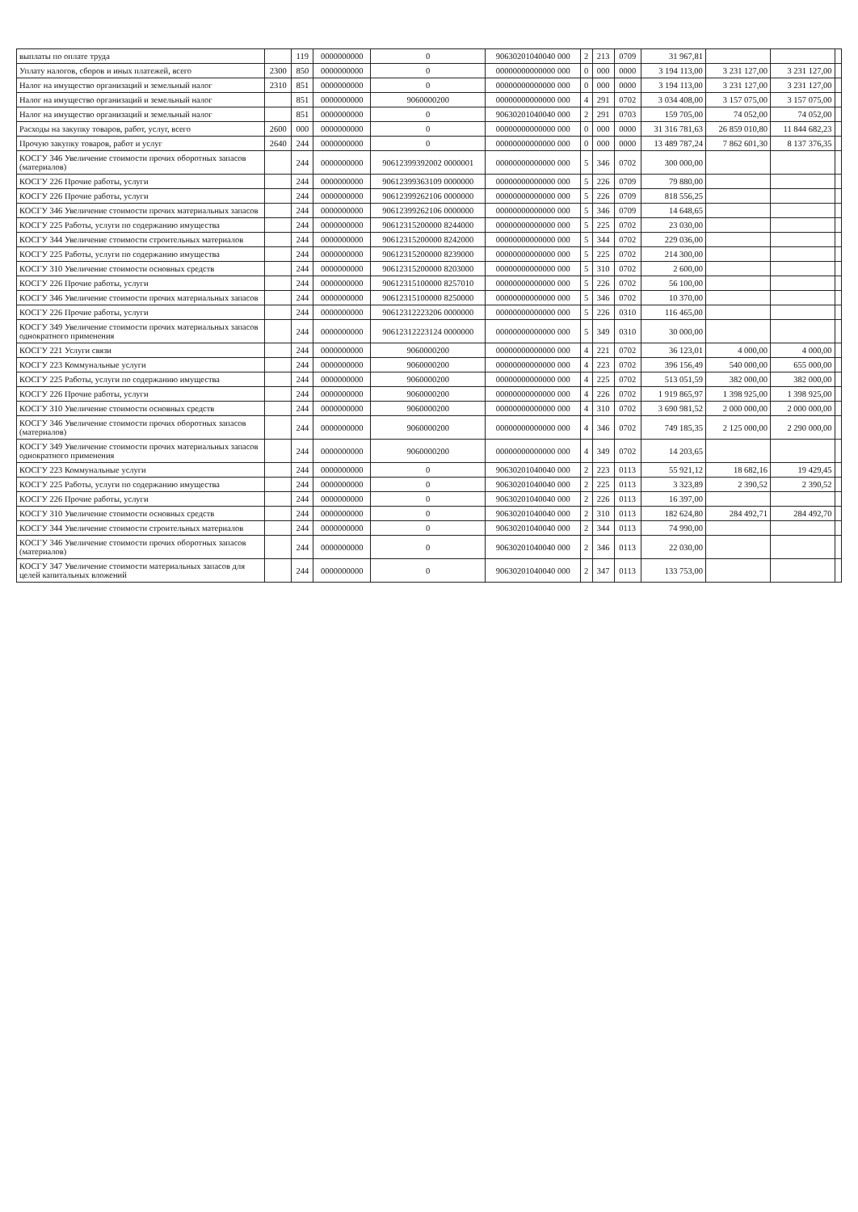| выплаты по оплате труда | | 119 | 0000000000 | 0 | 90630201040040 000 | 2 | 213 | 0709 | 31 967,81 | | | |
| Уплату налогов, сборов и иных платежей, всего | 2300 | 850 | 0000000000 | 0 | 00000000000000 000 | 0 | 000 | 0000 | 3 194 113,00 | 3 231 127,00 | 3 231 127,00 | |
| Налог на имущество организаций и земельный налог | 2310 | 851 | 0000000000 | 0 | 00000000000000 000 | 0 | 000 | 0000 | 3 194 113,00 | 3 231 127,00 | 3 231 127,00 | |
| Налог на имущество организаций и земельный налог | | 851 | 0000000000 | 9060000200 | 00000000000000 000 | 4 | 291 | 0702 | 3 034 408,00 | 3 157 075,00 | 3 157 075,00 | |
| Налог на имущество организаций и земельный налог | | 851 | 0000000000 | 0 | 90630201040040 000 | 2 | 291 | 0703 | 159 705,00 | 74 052,00 | 74 052,00 | |
| Расходы на закупку товаров, работ, услуг, всего | 2600 | 000 | 0000000000 | 0 | 00000000000000 000 | 0 | 000 | 0000 | 31 316 781,63 | 26 859 010,80 | 11 844 682,23 | |
| Прочую закупку товаров, работ и услуг | 2640 | 244 | 0000000000 | 0 | 00000000000000 000 | 0 | 000 | 0000 | 13 489 787,24 | 7 862 601,30 | 8 137 376,35 | |
| КОСГУ 346 Увеличение стоимости прочих оборотных запасов (материалов) | | 244 | 0000000000 | 90612399392002 0000001 | 00000000000000 000 | 5 | 346 | 0702 | 300 000,00 | | | |
| КОСГУ 226 Прочие работы, услуги | | 244 | 0000000000 | 90612399363109 0000000 | 00000000000000 000 | 5 | 226 | 0709 | 79 880,00 | | | |
| КОСГУ 226 Прочие работы, услуги | | 244 | 0000000000 | 90612399262106 0000000 | 00000000000000 000 | 5 | 226 | 0709 | 818 556,25 | | | |
| КОСГУ 346 Увеличение стоимости прочих материальных запасов | | 244 | 0000000000 | 90612399262106 0000000 | 00000000000000 000 | 5 | 346 | 0709 | 14 648,65 | | | |
| КОСГУ 225 Работы, услуги по содержанию имущества | | 244 | 0000000000 | 90612315200000 8244000 | 00000000000000 000 | 5 | 225 | 0702 | 23 030,00 | | | |
| КОСГУ 344 Увеличение стоимости строительных материалов | | 244 | 0000000000 | 90612315200000 8242000 | 00000000000000 000 | 5 | 344 | 0702 | 229 036,00 | | | |
| КОСГУ 225 Работы, услуги по содержанию имущества | | 244 | 0000000000 | 90612315200000 8239000 | 00000000000000 000 | 5 | 225 | 0702 | 214 300,00 | | | |
| КОСГУ 310 Увеличение стоимости основных средств | | 244 | 0000000000 | 90612315200000 8203000 | 00000000000000 000 | 5 | 310 | 0702 | 2 600,00 | | | |
| КОСГУ 226 Прочие работы, услуги | | 244 | 0000000000 | 90612315100000 8257010 | 00000000000000 000 | 5 | 226 | 0702 | 56 100,00 | | | |
| КОСГУ 346 Увеличение стоимости прочих материальных запасов | | 244 | 0000000000 | 90612315100000 8250000 | 00000000000000 000 | 5 | 346 | 0702 | 10 370,00 | | | |
| КОСГУ 226 Прочие работы, услуги | | 244 | 0000000000 | 90612312223206 0000000 | 00000000000000 000 | 5 | 226 | 0310 | 116 465,00 | | | |
| КОСГУ 349 Увеличение стоимости прочих материальных запасов однократного применения | | 244 | 0000000000 | 90612312223124 0000000 | 00000000000000 000 | 5 | 349 | 0310 | 30 000,00 | | | |
| КОСГУ 221 Услуги связи | | 244 | 0000000000 | 9060000200 | 00000000000000 000 | 4 | 221 | 0702 | 36 123,01 | 4 000,00 | 4 000,00 | |
| КОСГУ 223 Коммунальные услуги | | 244 | 0000000000 | 9060000200 | 00000000000000 000 | 4 | 223 | 0702 | 396 156,49 | 540 000,00 | 655 000,00 | |
| КОСГУ 225 Работы, услуги по содержанию имущества | | 244 | 0000000000 | 9060000200 | 00000000000000 000 | 4 | 225 | 0702 | 513 051,59 | 382 000,00 | 382 000,00 | |
| КОСГУ 226 Прочие работы, услуги | | 244 | 0000000000 | 9060000200 | 00000000000000 000 | 4 | 226 | 0702 | 1 919 865,97 | 1 398 925,00 | 1 398 925,00 | |
| КОСГУ 310 Увеличение стоимости основных средств | | 244 | 0000000000 | 9060000200 | 00000000000000 000 | 4 | 310 | 0702 | 3 690 981,52 | 2 000 000,00 | 2 000 000,00 | |
| КОСГУ 346 Увеличение стоимости прочих оборотных запасов (материалов) | | 244 | 0000000000 | 9060000200 | 00000000000000 000 | 4 | 346 | 0702 | 749 185,35 | 2 125 000,00 | 2 290 000,00 | |
| КОСГУ 349 Увеличение стоимости прочих материальных запасов однократного применения | | 244 | 0000000000 | 9060000200 | 00000000000000 000 | 4 | 349 | 0702 | 14 203,65 | | | |
| КОСГУ 223 Коммунальные услуги | | 244 | 0000000000 | 0 | 90630201040040 000 | 2 | 223 | 0113 | 55 921,12 | 18 682,16 | 19 429,45 | |
| КОСГУ 225 Работы, услуги по содержанию имущества | | 244 | 0000000000 | 0 | 90630201040040 000 | 2 | 225 | 0113 | 3 323,89 | 2 390,52 | 2 390,52 | |
| КОСГУ 226 Прочие работы, услуги | | 244 | 0000000000 | 0 | 90630201040040 000 | 2 | 226 | 0113 | 16 397,00 | | | |
| КОСГУ 310 Увеличение стоимости основных средств | | 244 | 0000000000 | 0 | 90630201040040 000 | 2 | 310 | 0113 | 182 624,80 | 284 492,71 | 284 492,70 | |
| КОСГУ 344 Увеличение стоимости строительных материалов | | 244 | 0000000000 | 0 | 90630201040040 000 | 2 | 344 | 0113 | 74 990,00 | | | |
| КОСГУ 346 Увеличение стоимости прочих оборотных запасов (материалов) | | 244 | 0000000000 | 0 | 90630201040040 000 | 2 | 346 | 0113 | 22 030,00 | | | |
| КОСГУ 347 Увеличение стоимости материальных запасов для целей капитальных вложений | | 244 | 0000000000 | 0 | 90630201040040 000 | 2 | 347 | 0113 | 133 753,00 | | | |